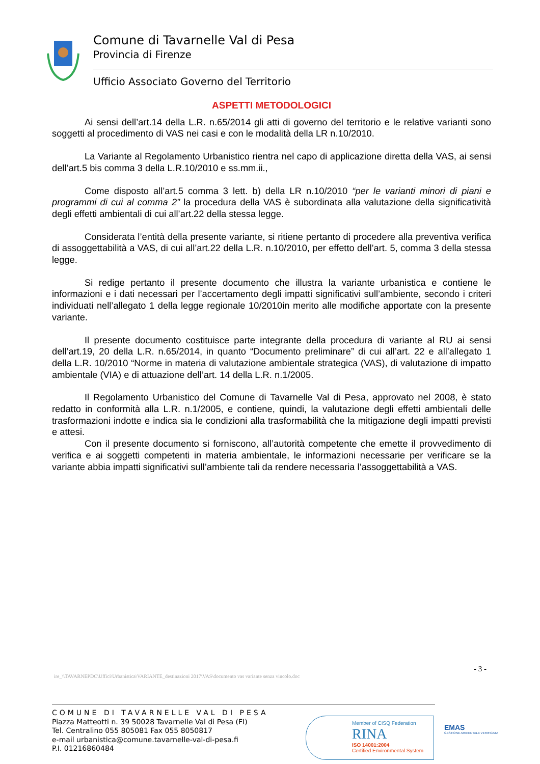Comune di Tavarnelle Val di Pesa
Provincia di Firenze
Ufficio Associato Governo del Territorio
ASPETTI METODOLOGICI
Ai sensi dell’art.14 della L.R. n.65/2014 gli atti di governo del territorio e le relative varianti sono soggetti al procedimento di VAS nei casi e con le modalità della LR n.10/2010.
La Variante al Regolamento Urbanistico rientra nel capo di applicazione diretta della VAS, ai sensi dell’art.5 bis comma 3 della L.R.10/2010 e ss.mm.ii.,
Come disposto all’art.5 comma 3 lett. b) della LR n.10/2010 “per le varianti minori di piani e programmi di cui al comma 2” la procedura della VAS è subordinata alla valutazione della significatività degli effetti ambientali di cui all’art.22 della stessa legge.
Considerata l’entità della presente variante, si ritiene pertanto di procedere alla preventiva verifica di assoggettabilità a VAS, di cui all’art.22 della L.R. n.10/2010, per effetto dell’art. 5, comma 3 della stessa legge.
Si redige pertanto il presente documento che illustra la variante urbanistica e contiene le informazioni e i dati necessari per l’accertamento degli impatti significativi sull’ambiente, secondo i criteri individuati nell’allegato 1 della legge regionale 10/2010in merito alle modifiche apportate con la presente variante.
Il presente documento costituisce parte integrante della procedura di variante al RU ai sensi dell’art.19, 20 della L.R. n.65/2014, in quanto “Documento preliminare” di cui all’art. 22 e all’allegato 1 della L.R. 10/2010 “Norme in materia di valutazione ambientale strategica (VAS), di valutazione di impatto ambientale (VIA) e di attuazione dell’art. 14 della L.R. n.1/2005.
Il Regolamento Urbanistico del Comune di Tavarnelle Val di Pesa, approvato nel 2008, è stato redatto in conformità alla L.R. n.1/2005, e contiene, quindi, la valutazione degli effetti ambientali delle trasformazioni indotte e indica sia le condizioni alla trasformabilità che la mitigazione degli impatti previsti e attesi.
Con il presente documento si forniscono, all’autorità competente che emette il provvedimento di verifica e ai soggetti competenti in materia ambientale, le informazioni necessarie per verificare se la variante abbia impatti significativi sull’ambiente tali da rendere necessaria l’assoggettabilità a VAS.
- 3 -
ire_\\TAVARNEPDC\Uffici\Urbanistica\VARIANTE_destinazioni 2017\VAS\documento vas variante senza vincolo.doc
COMUNE DI TAVARNELLE VAL DI PESA
Piazza Matteotti n. 39 50028 Tavarnelle Val di Pesa (FI)
Tel. Centralino 055 805081 Fax 055 8050817
e-mail urbanistica@comune.tavarnelle-val-di-pesa.fi
P.I. 01216860484
Member of CISQ Federation
RINA
ISO 14001:2004
Certified Environmental System
EMAS
GESTIONE AMBIENTALE VERIFICATA